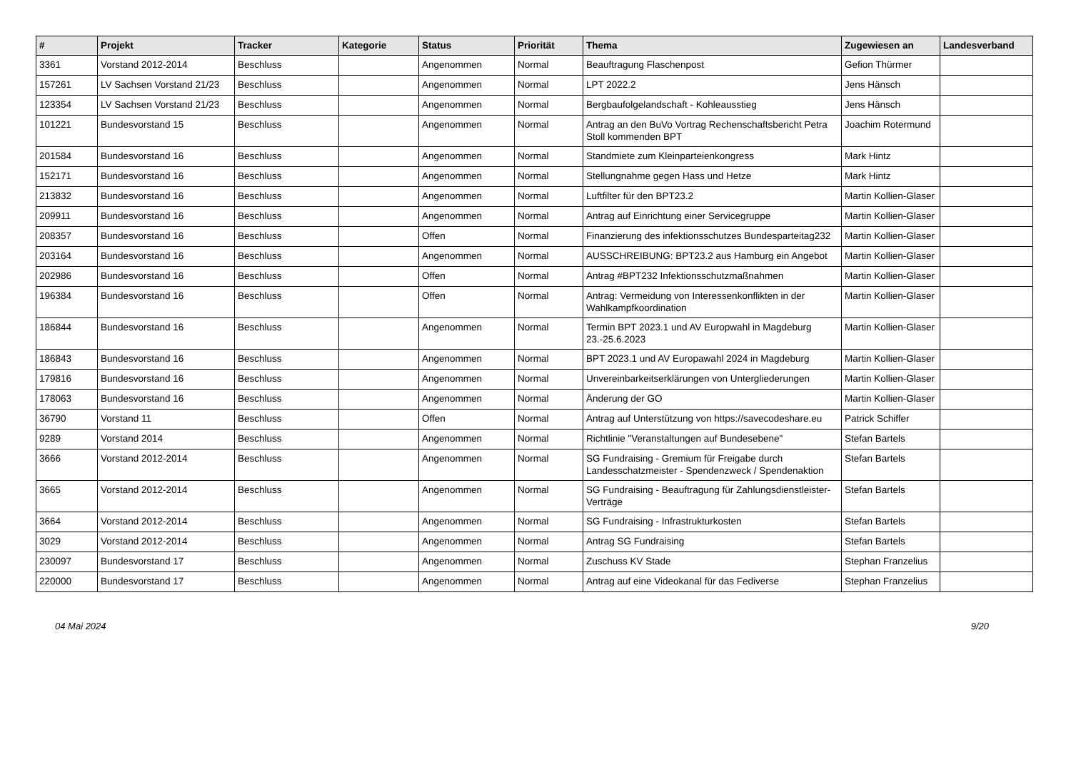| # | Projekt | Tracker | Kategorie | Status | Priorität | Thema | Zugewiesen an | Landesverband |
| --- | --- | --- | --- | --- | --- | --- | --- | --- |
| 3361 | Vorstand 2012-2014 | Beschluss | | Angenommen | Normal | Beauftragung Flaschenpost | Gefion Thürmer | |
| 157261 | LV Sachsen Vorstand 21/23 | Beschluss | | Angenommen | Normal | LPT 2022.2 | Jens Hänsch | |
| 123354 | LV Sachsen Vorstand 21/23 | Beschluss | | Angenommen | Normal | Bergbaufolgelandschaft - Kohleausstieg | Jens Hänsch | |
| 101221 | Bundesvorstand 15 | Beschluss | | Angenommen | Normal | Antrag an den BuVo Vortrag Rechenschaftsbericht Petra Stoll kommenden BPT | Joachim Rotermund | |
| 201584 | Bundesvorstand 16 | Beschluss | | Angenommen | Normal | Standmiete zum Kleinparteienkongress | Mark Hintz | |
| 152171 | Bundesvorstand 16 | Beschluss | | Angenommen | Normal | Stellungnahme gegen Hass und Hetze | Mark Hintz | |
| 213832 | Bundesvorstand 16 | Beschluss | | Angenommen | Normal | Luftfilter für den BPT23.2 | Martin Kollien-Glaser | |
| 209911 | Bundesvorstand 16 | Beschluss | | Angenommen | Normal | Antrag auf Einrichtung einer Servicegruppe | Martin Kollien-Glaser | |
| 208357 | Bundesvorstand 16 | Beschluss | | Offen | Normal | Finanzierung des infektionsschutzes Bundesparteitag232 | Martin Kollien-Glaser | |
| 203164 | Bundesvorstand 16 | Beschluss | | Angenommen | Normal | AUSSCHREIBUNG: BPT23.2 aus Hamburg ein Angebot | Martin Kollien-Glaser | |
| 202986 | Bundesvorstand 16 | Beschluss | | Offen | Normal | Antrag #BPT232 Infektionsschutzmaßnahmen | Martin Kollien-Glaser | |
| 196384 | Bundesvorstand 16 | Beschluss | | Offen | Normal | Antrag: Vermeidung von Interessenkonflikten in der Wahlkampfkoordination | Martin Kollien-Glaser | |
| 186844 | Bundesvorstand 16 | Beschluss | | Angenommen | Normal | Termin BPT 2023.1 und AV Europwahl in Magdeburg 23.-25.6.2023 | Martin Kollien-Glaser | |
| 186843 | Bundesvorstand 16 | Beschluss | | Angenommen | Normal | BPT 2023.1 und AV Europawahl 2024 in Magdeburg | Martin Kollien-Glaser | |
| 179816 | Bundesvorstand 16 | Beschluss | | Angenommen | Normal | Unvereinbarkeitserklärungen von Untergliederungen | Martin Kollien-Glaser | |
| 178063 | Bundesvorstand 16 | Beschluss | | Angenommen | Normal | Änderung der GO | Martin Kollien-Glaser | |
| 36790 | Vorstand 11 | Beschluss | | Offen | Normal | Antrag auf Unterstützung von https://savecodeshare.eu | Patrick Schiffer | |
| 9289 | Vorstand 2014 | Beschluss | | Angenommen | Normal | Richtlinie "Veranstaltungen auf Bundesebene" | Stefan Bartels | |
| 3666 | Vorstand 2012-2014 | Beschluss | | Angenommen | Normal | SG Fundraising - Gremium für Freigabe durch Landesschatzmeister - Spendenzweck / Spendenaktion | Stefan Bartels | |
| 3665 | Vorstand 2012-2014 | Beschluss | | Angenommen | Normal | SG Fundraising - Beauftragung für Zahlungsdienstleister-Verträge | Stefan Bartels | |
| 3664 | Vorstand 2012-2014 | Beschluss | | Angenommen | Normal | SG Fundraising - Infrastrukturkosten | Stefan Bartels | |
| 3029 | Vorstand 2012-2014 | Beschluss | | Angenommen | Normal | Antrag SG Fundraising | Stefan Bartels | |
| 230097 | Bundesvorstand 17 | Beschluss | | Angenommen | Normal | Zuschuss KV Stade | Stephan Franzelius | |
| 220000 | Bundesvorstand 17 | Beschluss | | Angenommen | Normal | Antrag auf eine Videokanal für das Fediverse | Stephan Franzelius | |
04 Mai 2024 9/20